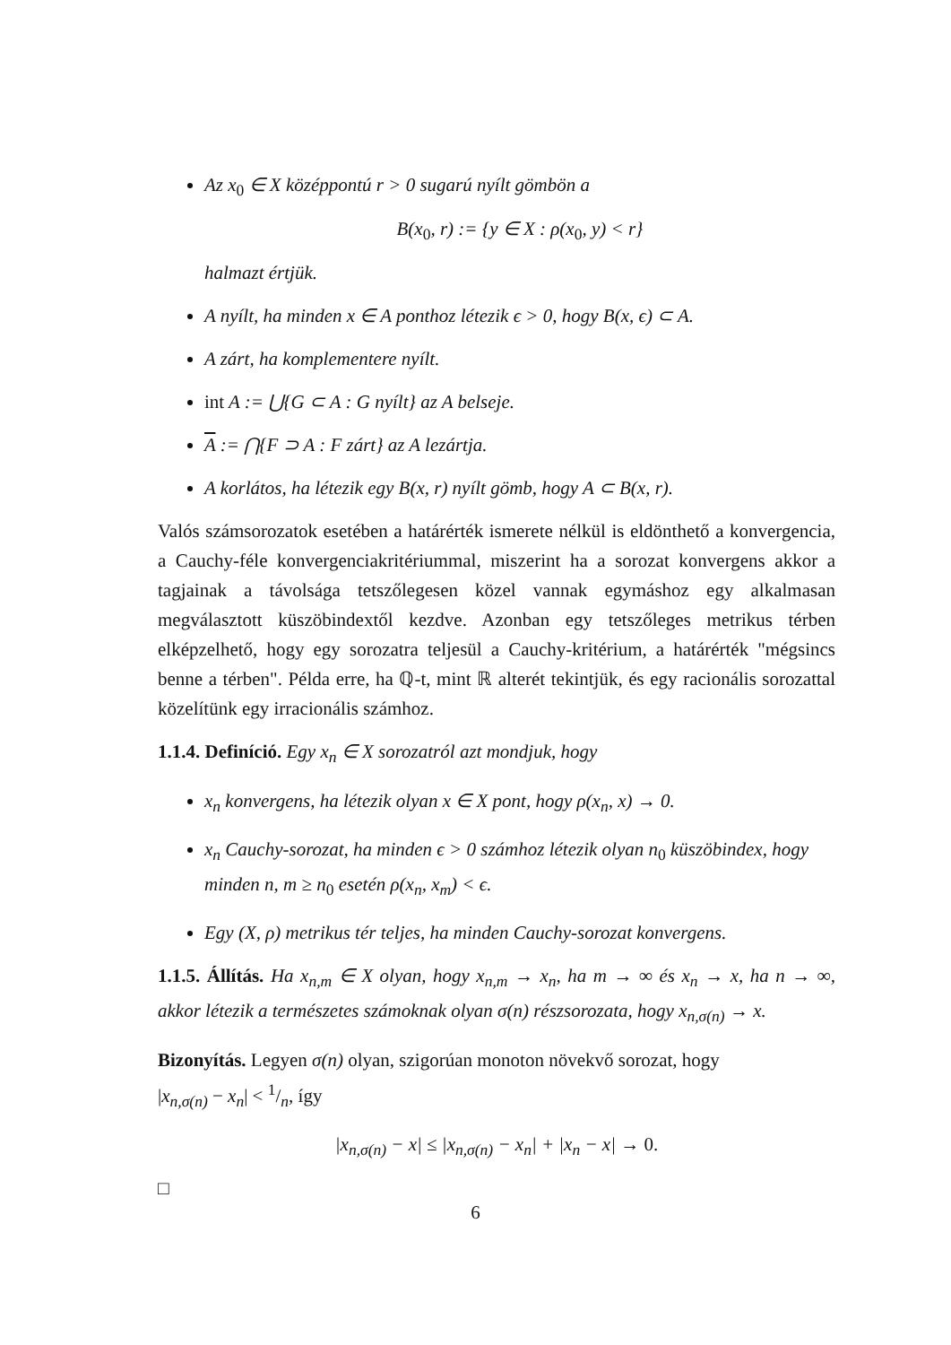Az x<sub>0</sub> ∈ X középpontú r > 0 sugarú nyílt gömbön a
B(x<sub>0</sub>, r) := {y ∈ X : ρ(x<sub>0</sub>, y) < r}
halmazt értjük.
A nyílt, ha minden x ∈ A ponthoz létezik ϵ > 0, hogy B(x, ϵ) ⊂ A.
A zárt, ha komplementere nyílt.
int A := ⋃{G ⊂ A : G nyílt} az A belseje.
A := ⋂{F ⊃ A : F zárt} az A lezártja.
A korlátos, ha létezik egy B(x, r) nyílt gömb, hogy A ⊂ B(x, r).
Valós számsorozatok esetében a határérték ismerete nélkül is eldönthető a konvergencia, a Cauchy-féle konvergenciakritériummal, miszerint ha a sorozat konvergens akkor a tagjainak a távolsága tetszőlegesen közel vannak egymáshoz egy alkalmasan megválasztott küszöbindextől kezdve. Azonban egy tetszőleges metrikus térben elképzelhető, hogy egy sorozatra teljesül a Cauchy-kritérium, a határérték "mégsincs benne a térben". Példa erre, ha ℚ-t, mint ℝ alterét tekintjük, és egy racionális sorozattal közelítünk egy irracionális számhoz.
1.1.4. Definíció. Egy x<sub>n</sub> ∈ X sorozatról azt mondjuk, hogy
x<sub>n</sub> konvergens, ha létezik olyan x ∈ X pont, hogy ρ(x<sub>n</sub>, x) → 0.
x<sub>n</sub> Cauchy-sorozat, ha minden ϵ > 0 számhoz létezik olyan n<sub>0</sub> küszöbindex, hogy minden n, m ≥ n<sub>0</sub> esetén ρ(x<sub>n</sub>, x<sub>m</sub>) < ϵ.
Egy (X, ρ) metrikus tér teljes, ha minden Cauchy-sorozat konvergens.
1.1.5. Állítás. Ha x<sub>n,m</sub> ∈ X olyan, hogy x<sub>n,m</sub> → x<sub>n</sub>, ha m → ∞ és x<sub>n</sub> → x, ha n → ∞, akkor létezik a természetes számoknak olyan σ(n) részsorozata, hogy x<sub>n,σ(n)</sub> → x.
Bizonyítás. Legyen σ(n) olyan, szigorúan monoton növekvő sorozat, hogy
|x<sub>n,σ(n)</sub> − x<sub>n</sub>| < 1/n, így
|x<sub>n,σ(n)</sub> − x| ≤ |x<sub>n,σ(n)</sub> − x<sub>n</sub>| + |x<sub>n</sub> − x| → 0.
□
6